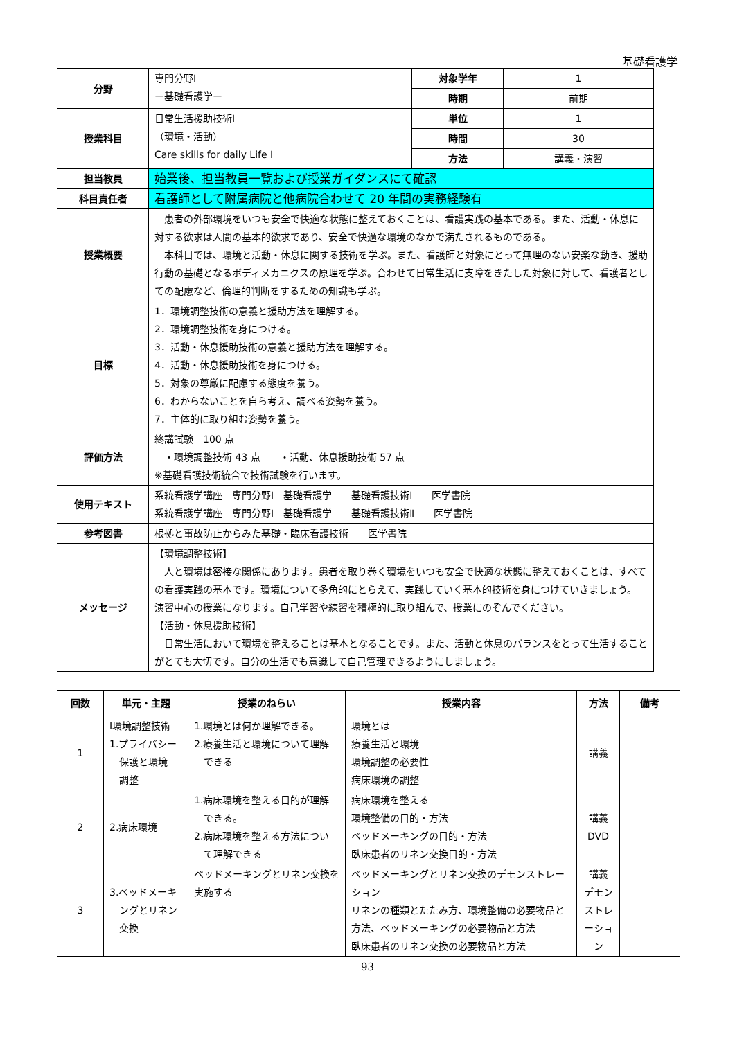基礎看護学
| 分野 | 専門分野Ⅰ ー基礎看護学ー | 対象学年 | 1 |
| | | 時期 | 前期 |
| 授業科目 | 日常生活援助技術Ⅰ （環境・活動） Care skills for daily Life Ⅰ | 単位 | 1 |
| | | 時間 | 30 |
| | | 方法 | 講義・演習 |
| 担当教員 | 始業後、担当教員一覧および授業ガイダンスにて確認 | | |
| 科目責任者 | 看護師として附属病院と他病院合わせて 20 年間の実務経験有 | | |
| 授業概要 | 患者の外部環境をいつも安全で快適な状態に整えておくことは、看護実践の基本である。また、活動・休息に対する欲求は人間の基本的欲求であり、安全で快適な環境のなかで満たされるものである。 本科目では、環境と活動・休息に関する技術を学ぶ。また、看護師と対象にとって無理のない安楽な動き、援助行動の基礎となるボディメカニクスの原理を学ぶ。合わせて日常生活に支障をきたした対象に対して、看護者としての配慮など、倫理的判断をするための知識も学ぶ。 | | |
| 目標 | 1．環境調整技術の意義と援助方法を理解する。 2．環境調整技術を身につける。 3．活動・休息援助技術の意義と援助方法を理解する。 4．活動・休息援助技術を身につける。 5．対象の尊厳に配慮する態度を養う。 6．わからないことを自ら考え、調べる姿勢を養う。 7．主体的に取り組む姿勢を養う。 | | |
| 評価方法 | 終講試験 100 点 ・環境調整技術 43 点 ・活動、休息援助技術 57 点 ※基礎看護技術統合で技術試験を行います。 | | |
| 使用テキスト | 系統看護学講座 専門分野Ⅰ 基礎看護学 基礎看護技術Ⅰ 医学書院 系統看護学講座 専門分野Ⅰ 基礎看護学 基礎看護技術Ⅱ 医学書院 | | |
| 参考図書 | 根拠と事故防止からみた基礎・臨床看護技術 医学書院 | | |
| メッセージ | 【環境調整技術】 人と環境は密接な関係にあります。患者を取り巻く環境をいつも安全で快適な状態に整えておくことは、すべての看護実践の基本です。環境について多角的にとらえて、実践していく基本的技術を身につけていきましょう。 演習中心の授業になります。自己学習や練習を積極的に取り組んで、授業にのぞんでください。 【活動・休息援助技術】 日常生活において環境を整えることは基本となることです。また、活動と休息のバランスをとって生活することがとても大切です。自分の生活でも意識して自己管理できるようにしましょう。 | | |
| 回数 | 単元・主題 | 授業のねらい | 授業内容 | 方法 | 備考 |
| --- | --- | --- | --- | --- | --- |
| 1 | Ⅰ環境調整技術 1.プライバシー 保護と環境 調整 | 1.環境とは何か理解できる。 2.療養生活と環境について理解 できる | 環境とは 療養生活と環境 環境調整の必要性 病床環境の調整 | 講義 | |
| 2 | 2.病床環境 | 1.病床環境を整える目的が理解 できる。 2.病床環境を整える方法につい て理解できる | 病床環境を整える 環境整備の目的・方法 ベッドメーキングの目的・方法 臥床患者のリネン交換目的・方法 | 講義 DVD | |
| 3 | 3.ベッドメーキ ングとリネン 交換 | ベッドメーキングとリネン交換を実施する | ベッドメーキングとリネン交換のデモンストレーション リネンの種類とたたみ方、環境整備の必要物品と方法、ベッドメーキングの必要物品と方法 臥床患者のリネン交換の必要物品と方法 | 講義 デモン ストレ ーショ ン | |
93